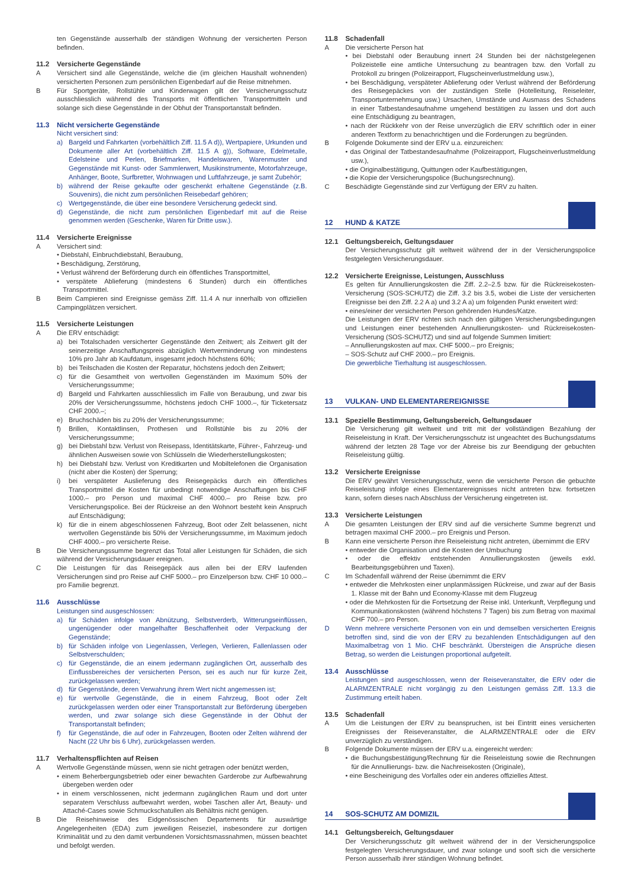ten Gegenstände ausserhalb der ständigen Wohnung der versicherten Person befinden.
11.2 Versicherte Gegenstände
A Versichert sind alle Gegenstände, welche die (im gleichen Haushalt wohnenden) versicherten Personen zum persönlichen Eigenbedarf auf die Reise mitnehmen.
B Für Sportgeräte, Rollstühle und Kinderwagen gilt der Versicherungsschutz ausschliesslich während des Transports mit öffentlichen Transportmitteln und solange sich diese Gegenstände in der Obhut der Transportanstalt befinden.
11.3 Nicht versicherte Gegenstände
Nicht versichert sind:
a) Bargeld und Fahrkarten (vorbehältlich Ziff. 11.5 A d)), Wertpapiere, Urkunden und Dokumente aller Art (vorbehältlich Ziff. 11.5 A g)), Software, Edelmetalle, Edelsteine und Perlen, Briefmarken, Handelswaren, Warenmuster und Gegenstände mit Kunst- oder Sammlerwert, Musikinstrumente, Motorfahrzeuge, Anhänger, Boote, Surfbretter, Wohnwagen und Luftfahrzeuge, je samt Zubehör;
b) während der Reise gekaufte oder geschenkt erhaltene Gegenstände (z.B. Souvenirs), die nicht zum persönlichen Reisebedarf gehören;
c) Wertgegenstände, die über eine besondere Versicherung gedeckt sind.
d) Gegenstände, die nicht zum persönlichen Eigenbedarf mit auf die Reise genommen werden (Geschenke, Waren für Dritte usw.).
11.4 Versicherte Ereignisse
A Versichert sind:
• Diebstahl, Einbruchdiebstahl, Beraubung,
• Beschädigung, Zerstörung,
• Verlust während der Beförderung durch ein öffentliches Transportmittel,
• verspätete Ablieferung (mindestens 6 Stunden) durch ein öffentliches Transportmittel.
B Beim Campieren sind Ereignisse gemäss Ziff. 11.4 A nur innerhalb von offiziellen Campingplätzen versichert.
11.5 Versicherte Leistungen
A Die ERV entschädigt:
a) bei Totalschaden versicherter Gegenstände den Zeitwert; als Zeitwert gilt der seinerzeitige Anschaffungspreis abzüglich Wertverminderung von mindestens 10% pro Jahr ab Kaufdatum, insgesamt jedoch höchstens 60%;
b) bei Teilschaden die Kosten der Reparatur, höchstens jedoch den Zeitwert;
c) für die Gesamtheit von wertvollen Gegenständen im Maximum 50% der Versicherungssumme;
d) Bargeld und Fahrkarten ausschliesslich im Falle von Beraubung, und zwar bis 20% der Versicherungssumme, höchstens jedoch CHF 1000.–, für Ticketersatz CHF 2000.–;
e) Bruchschäden bis zu 20% der Versicherungssumme;
f) Brillen, Kontaktlinsen, Prothesen und Rollstühle bis zu 20% der Versicherungssumme;
g) bei Diebstahl bzw. Verlust von Reisepass, Identitätskarte, Führer-, Fahrzeug- und ähnlichen Ausweisen sowie von Schlüsseln die Wiederherstellungskosten;
h) bei Diebstahl bzw. Verlust von Kreditkarten und Mobiltelefonen die Organisation (nicht aber die Kosten) der Sperrung;
i) bei verspäteter Auslieferung des Reisegepäcks durch ein öffentliches Transportmittel die Kosten für unbedingt notwendige Anschaffungen bis CHF 1000.– pro Person und maximal CHF 4000.– pro Reise bzw. pro Versicherungspolice. Bei der Rückreise an den Wohnort besteht kein Anspruch auf Entschädigung;
k) für die in einem abgeschlossenen Fahrzeug, Boot oder Zelt belassenen, nicht wertvollen Gegenstände bis 50% der Versicherungssumme, im Maximum jedoch CHF 4000.– pro versicherte Reise.
B Die Versicherungssumme begrenzt das Total aller Leistungen für Schäden, die sich während der Versicherungsdauer ereignen.
C Die Leistungen für das Reisegepäck aus allen bei der ERV laufenden Versicherungen sind pro Reise auf CHF 5000.– pro Einzelperson bzw. CHF 10 000.– pro Familie begrenzt.
11.6 Ausschlüsse
Leistungen sind ausgeschlossen:
a) für Schäden infolge von Abnützung, Selbstverderb, Witterungseinflüssen, ungenügender oder mangelhafter Beschaffenheit oder Verpackung der Gegenstände;
b) für Schäden infolge von Liegenlassen, Verlegen, Verlieren, Fallenlassen oder Selbstverschulden;
c) für Gegenstände, die an einem jedermann zugänglichen Ort, ausserhalb des Einflussbereiches der versicherten Person, sei es auch nur für kurze Zeit, zurückgelassen werden;
d) für Gegenstände, deren Verwahrung ihrem Wert nicht angemessen ist;
e) für wertvolle Gegenstände, die in einem Fahrzeug, Boot oder Zelt zurückgelassen werden oder einer Transportanstalt zur Beförderung übergeben werden, und zwar solange sich diese Gegenstände in der Obhut der Transportanstalt befinden;
f) für Gegenstände, die auf oder in Fahrzeugen, Booten oder Zelten während der Nacht (22 Uhr bis 6 Uhr), zurückgelassen werden.
11.7 Verhaltenspflichten auf Reisen
A Wertvolle Gegenstände müssen, wenn sie nicht getragen oder benützt werden,
• einem Beherbergungsbetrieb oder einer bewachten Garderobe zur Aufbewahrung übergeben werden oder
• in einem verschlossenen, nicht jedermann zugänglichen Raum und dort unter separatem Verschluss aufbewahrt werden, wobei Taschen aller Art, Beauty- und Attaché-Cases sowie Schmuckschatullen als Behältnis nicht genügen.
B Die Reisehinweise des Eidgenössischen Departements für auswärtige Angelegenheiten (EDA) zum jeweiligen Reiseziel, insbesondere zur dortigen Kriminalität und zu den damit verbundenen Vorsichtsmassnahmen, müssen beachtet und befolgt werden.
11.8 Schadenfall
A Die versicherte Person hat
• bei Diebstahl oder Beraubung innert 24 Stunden bei der nächstgelegenen Polizeistelle eine amtliche Untersuchung zu beantragen bzw. den Vorfall zu Protokoll zu bringen (Polizeirapport, Flugscheinverlustmeldung usw.),
• bei Beschädigung, verspäteter Ablieferung oder Verlust während der Beförderung des Reisegepäckes von der zuständigen Stelle (Hotelleitung, Reiseleiter, Transportunternehmung usw.) Ursachen, Umstände und Ausmass des Schadens in einer Tatbestandesaufnahme umgehend bestätigen zu lassen und dort auch eine Entschädigung zu beantragen,
• nach der Rückkehr von der Reise unverzüglich die ERV schriftlich oder in einer anderen Textform zu benachrichtigen und die Forderungen zu begründen.
B Folgende Dokumente sind der ERV u.a. einzureichen:
• das Original der Tatbestandesaufnahme (Polizeirapport, Flugscheinverlustmeldung usw.),
• die Originalbestätigung, Quittungen oder Kaufbestätigungen,
• die Kopie der Versicherungspolice (Buchungsrechnung).
C Beschädigte Gegenstände sind zur Verfügung der ERV zu halten.
12 HUND & KATZE
12.1 Geltungsbereich, Geltungsdauer
Der Versicherungsschutz gilt weltweit während der in der Versicherungspolice festgelegten Versicherungsdauer.
12.2 Versicherte Ereignisse, Leistungen, Ausschluss
Es gelten für Annullierungskosten die Ziff. 2.2–2.5 bzw. für die Rückreisekosten-Versicherung (SOS-SCHUTZ) die Ziff. 3.2 bis 3.5, wobei die Liste der versicherten Ereignisse bei den Ziff. 2.2 A a) und 3.2 A a) um folgenden Punkt erweitert wird:
• eines/einer der versicherten Person gehörenden Hundes/Katze.
Die Leistungen der ERV richten sich nach den gültigen Versicherungsbedingungen und Leistungen einer bestehenden Annullierungskosten- und Rückreisekosten-Versicherung (SOS-SCHUTZ) und sind auf folgende Summen limitiert:
– Annullierungskosten auf max. CHF 5000.– pro Ereignis;
– SOS-Schutz auf CHF 2000.– pro Ereignis.
Die gewerbliche Tierhaltung ist ausgeschlossen.
13 VULKAN- UND ELEMENTAREREIGNISSE
13.1 Spezielle Bestimmung, Geltungsbereich, Geltungsdauer
Die Versicherung gilt weltweit und tritt mit der vollständigen Bezahlung der Reiseleistung in Kraft. Der Versicherungsschutz ist ungeachtet des Buchungsdatums während der letzten 28 Tage vor der Abreise bis zur Beendigung der gebuchten Reiseleistung gültig.
13.2 Versicherte Ereignisse
Die ERV gewährt Versicherungsschutz, wenn die versicherte Person die gebuchte Reiseleistung infolge eines Elementarereignisses nicht antreten bzw. fortsetzen kann, sofern dieses nach Abschluss der Versicherung eingetreten ist.
13.3 Versicherte Leistungen
A Die gesamten Leistungen der ERV sind auf die versicherte Summe begrenzt und betragen maximal CHF 2000.– pro Ereignis und Person.
B Kann eine versicherte Person ihre Reiseleistung nicht antreten, übernimmt die ERV
• entweder die Organisation und die Kosten der Umbuchung
• oder die effektiv entstehenden Annullierungskosten (jeweils exkl. Bearbeitungsgebühren und Taxen).
C Im Schadenfall während der Reise übernimmt die ERV
• entweder die Mehrkosten einer unplanmässigen Rückreise, und zwar auf der Basis 1. Klasse mit der Bahn und Economy-Klasse mit dem Flugzeug
• oder die Mehrkosten für die Fortsetzung der Reise inkl. Unterkunft, Verpflegung und Kommunikationskosten (während höchstens 7 Tagen) bis zum Betrag von maximal CHF 700.– pro Person.
D Wenn mehrere versicherte Personen von ein und demselben versicherten Ereignis betroffen sind, sind die von der ERV zu bezahlenden Entschädigungen auf den Maximalbetrag von 1 Mio. CHF beschränkt. Übersteigen die Ansprüche diesen Betrag, so werden die Leistungen proportional aufgeteilt.
13.4 Ausschlüsse
Leistungen sind ausgeschlossen, wenn der Reiseveranstalter, die ERV oder die ALARMZENTRALE nicht vorgängig zu den Leistungen gemäss Ziff. 13.3 die Zustimmung erteilt haben.
13.5 Schadenfall
A Um die Leistungen der ERV zu beanspruchen, ist bei Eintritt eines versicherten Ereignisses der Reiseveranstalter, die ALARMZENTRALE oder die ERV unverzüglich zu verständigen.
B Folgende Dokumente müssen der ERV u.a. eingereicht werden:
• die Buchungsbestätigung/Rechnung für die Reiseleistung sowie die Rechnungen für die Annullierungs- bzw. die Nachreisekosten (Originale),
• eine Bescheinigung des Vorfalles oder ein anderes offizielles Attest.
14 SOS-SCHUTZ AM DOMIZIL
14.1 Geltungsbereich, Geltungsdauer
Der Versicherungsschutz gilt weltweit während der in der Versicherungspolice festgelegten Versicherungsdauer, und zwar solange und sooft sich die versicherte Person ausserhalb ihrer ständigen Wohnung befindet.